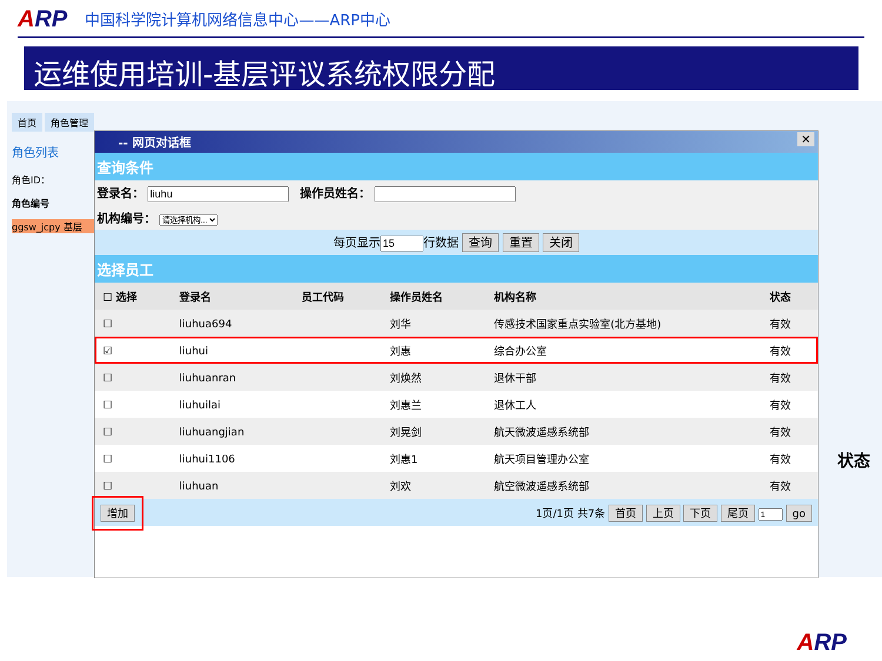ARP
中国科学院计算机网络信息中心——ARP中心
运维使用培训-基层评议系统权限分配
首页 角色管理
角色列表
角色ID：
角色编号
ggsw_jcpy 基层
-- 网页对话框 ✕
查询条件
登录名： 操作员姓名：
机构编号： 请选择机构...
每页显示行数据 查询 重置 关闭
选择员工
| ☐ 选择 | 登录名 | 员工代码 | 操作员姓名 | 机构名称 | 状态 |
| --- | --- | --- | --- | --- | --- |
| ☐ | liuhua694 | | 刘华 | 传感技术国家重点实验室(北方基地) | 有效 |
| ☑ | liuhui | | 刘惠 | 综合办公室 | 有效 |
| ☐ | liuhuanran | | 刘焕然 | 退休干部 | 有效 |
| ☐ | liuhuilai | | 刘惠兰 | 退休工人 | 有效 |
| ☐ | liuhuangjian | | 刘晃剑 | 航天微波遥感系统部 | 有效 |
| ☐ | liuhui1106 | | 刘惠1 | 航天项目管理办公室 | 有效 |
| ☐ | liuhuan | | 刘欢 | 航空微波遥感系统部 | 有效 |
增加 1页/1页 共7条 首页 上页 下页 尾页 go
状态
ARP